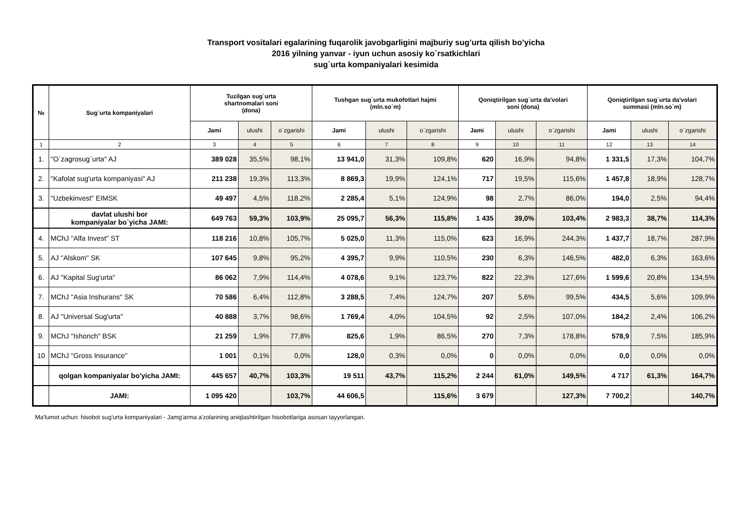Transport vositalari egalarining fuqarolik javobgarligini majburiy sug’urta qilish bo’yicha
2016 yilning yanvar - iyun uchun asosiy ko`rsatkichlari
sug`urta kompaniyalari kesimida
| № | Sug`urta kompaniyalari | Tuzilgan sug`urta shartnomalari soni (dona) | | | Tushgan sug`urta mukofotlari hajmi (mln.so`m) | | | Qoniqtirilgan sug`urta da'volari soni (dona) | | | Qoniqtirilgan sug`urta da'volari summasi (mln.so`m) | | |
| --- | --- | --- | --- | --- | --- | --- | --- | --- | --- | --- | --- | --- | --- |
| | | Jami | ulushi | o`zgarishi | Jami | ulushi | o`zgarishi | Jami | ulushi | o`zgarishi | Jami | ulushi | o`zgarishi |
| 1 | 2 | 3 | 4 | 5 | 6 | 7 | 8 | 9 | 10 | 11 | 12 | 13 | 14 |
| 1. | "O`zagrosug`urta" AJ | 389 028 | 35,5% | 98,1% | 13 941,0 | 31,3% | 109,8% | 620 | 16,9% | 94,8% | 1 331,5 | 17,3% | 104,7% |
| 2. | "Kafolat sug'urta kompaniyasi" AJ | 211 238 | 19,3% | 113,3% | 8 869,3 | 19,9% | 124,1% | 717 | 19,5% | 115,6% | 1 457,8 | 18,9% | 128,7% |
| 3. | "Uzbekinvest" EIMSK | 49 497 | 4,5% | 118,2% | 2 285,4 | 5,1% | 124,9% | 98 | 2,7% | 86,0% | 194,0 | 2,5% | 94,4% |
| | davlat ulushi bor kompaniyalar bo`yicha JAMI: | 649 763 | 59,3% | 103,9% | 25 095,7 | 56,3% | 115,8% | 1 435 | 39,0% | 103,4% | 2 983,3 | 38,7% | 114,3% |
| 4. | MChJ "Alfa Invest" ST | 118 216 | 10,8% | 105,7% | 5 025,0 | 11,3% | 115,0% | 623 | 16,9% | 244,3% | 1 437,7 | 18,7% | 287,9% |
| 5. | AJ "Alskom" SK | 107 645 | 9,8% | 95,2% | 4 395,7 | 9,9% | 110,5% | 230 | 6,3% | 146,5% | 482,0 | 6,3% | 163,6% |
| 6. | AJ "Kapital Sug'urta" | 86 062 | 7,9% | 114,4% | 4 078,6 | 9,1% | 123,7% | 822 | 22,3% | 127,6% | 1 599,6 | 20,8% | 134,5% |
| 7. | MChJ "Asia Inshurans" SK | 70 586 | 6,4% | 112,8% | 3 288,5 | 7,4% | 124,7% | 207 | 5,6% | 99,5% | 434,5 | 5,6% | 109,9% |
| 8. | AJ "Universal Sug'urta" | 40 888 | 3,7% | 98,6% | 1 769,4 | 4,0% | 104,5% | 92 | 2,5% | 107,0% | 184,2 | 2,4% | 106,2% |
| 9. | MChJ "Ishonch" BSK | 21 259 | 1,9% | 77,8% | 825,6 | 1,9% | 86,5% | 270 | 7,3% | 178,8% | 578,9 | 7,5% | 185,9% |
| 10 | MChJ "Gross Insurance" | 1 001 | 0,1% | 0,0% | 128,0 | 0,3% | 0,0% | 0 | 0,0% | 0,0% | 0,0 | 0,0% | 0,0% |
| | qolgan kompaniyalar bo'yicha JAMI: | 445 657 | 40,7% | 103,3% | 19 511 | 43,7% | 115,2% | 2 244 | 61,0% | 149,5% | 4 717 | 61,3% | 164,7% |
| | JAMI: | 1 095 420 | | 103,7% | 44 606,5 | | 115,6% | 3 679 | | 127,3% | 7 700,2 | | 140,7% |
Ma'lumot uchun: hisobot sug'urta kompaniyalari - Jamg'arma a'zolarining aniqlashtirilgan hisobotlariga asosan tayyorlangan.